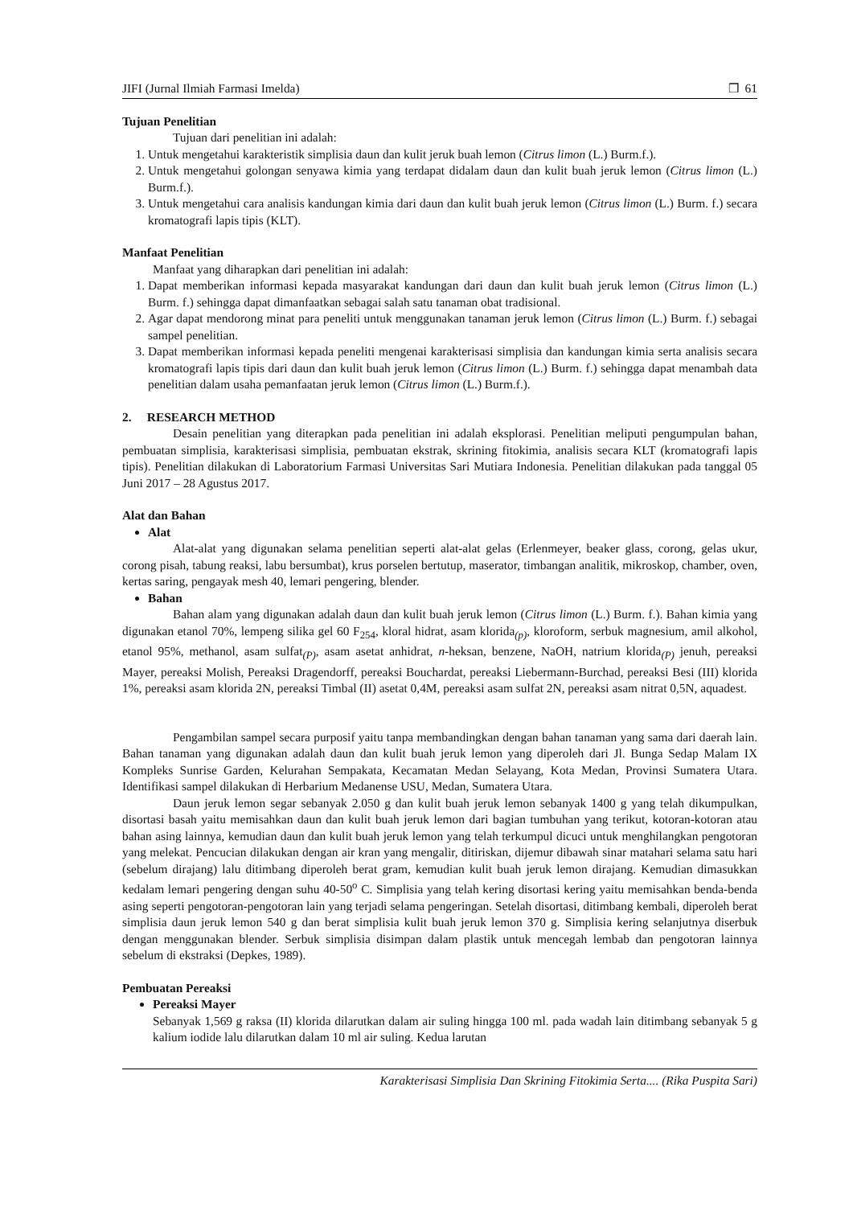JIFI (Jurnal Ilmiah Farmasi Imelda) ❒ 61
Tujuan Penelitian
Tujuan dari penelitian ini adalah:
1. Untuk mengetahui karakteristik simplisia daun dan kulit jeruk buah lemon (Citrus limon (L.) Burm.f.).
2. Untuk mengetahui golongan senyawa kimia yang terdapat didalam daun dan kulit buah jeruk lemon (Citrus limon (L.) Burm.f.).
3. Untuk mengetahui cara analisis kandungan kimia dari daun dan kulit buah jeruk lemon (Citrus limon (L.) Burm. f.) secara kromatografi lapis tipis (KLT).
Manfaat Penelitian
Manfaat yang diharapkan dari penelitian ini adalah:
1. Dapat memberikan informasi kepada masyarakat kandungan dari daun dan kulit buah jeruk lemon (Citrus limon (L.) Burm. f.) sehingga dapat dimanfaatkan sebagai salah satu tanaman obat tradisional.
2. Agar dapat mendorong minat para peneliti untuk menggunakan tanaman jeruk lemon (Citrus limon (L.) Burm. f.) sebagai sampel penelitian.
3. Dapat memberikan informasi kepada peneliti mengenai karakterisasi simplisia dan kandungan kimia serta analisis secara kromatografi lapis tipis dari daun dan kulit buah jeruk lemon (Citrus limon (L.) Burm. f.) sehingga dapat menambah data penelitian dalam usaha pemanfaatan jeruk lemon (Citrus limon (L.) Burm.f.).
2. RESEARCH METHOD
Desain penelitian yang diterapkan pada penelitian ini adalah eksplorasi. Penelitian meliputi pengumpulan bahan, pembuatan simplisia, karakterisasi simplisia, pembuatan ekstrak, skrining fitokimia, analisis secara KLT (kromatografi lapis tipis). Penelitian dilakukan di Laboratorium Farmasi Universitas Sari Mutiara Indonesia. Penelitian dilakukan pada tanggal 05 Juni 2017 – 28 Agustus 2017.
Alat dan Bahan
Alat
Alat-alat yang digunakan selama penelitian seperti alat-alat gelas (Erlenmeyer, beaker glass, corong, gelas ukur, corong pisah, tabung reaksi, labu bersumbat), krus porselen bertutup, maserator, timbangan analitik, mikroskop, chamber, oven, kertas saring, pengayak mesh 40, lemari pengering, blender.
Bahan
Bahan alam yang digunakan adalah daun dan kulit buah jeruk lemon (Citrus limon (L.) Burm. f.). Bahan kimia yang digunakan etanol 70%, lempeng silika gel 60 F<sub>254</sub>, kloral hidrat, asam klorida<sub>(p)</sub>, kloroform, serbuk magnesium, amil alkohol, etanol 95%, methanol, asam sulfat<sub>(P)</sub>, asam asetat anhidrat, n-heksan, benzene, NaOH, natrium klorida<sub>(P)</sub> jenuh, pereaksi Mayer, pereaksi Molish, Pereaksi Dragendorff, pereaksi Bouchardat, pereaksi Liebermann-Burchad, pereaksi Besi (III) klorida 1%, pereaksi asam klorida 2N, pereaksi Timbal (II) asetat 0,4M, pereaksi asam sulfat 2N, pereaksi asam nitrat 0,5N, aquadest.
Pengambilan sampel secara purposif yaitu tanpa membandingkan dengan bahan tanaman yang sama dari daerah lain. Bahan tanaman yang digunakan adalah daun dan kulit buah jeruk lemon yang diperoleh dari Jl. Bunga Sedap Malam IX Kompleks Sunrise Garden, Kelurahan Sempakata, Kecamatan Medan Selayang, Kota Medan, Provinsi Sumatera Utara. Identifikasi sampel dilakukan di Herbarium Medanense USU, Medan, Sumatera Utara.
Daun jeruk lemon segar sebanyak 2.050 g dan kulit buah jeruk lemon sebanyak 1400 g yang telah dikumpulkan, disortasi basah yaitu memisahkan daun dan kulit buah jeruk lemon dari bagian tumbuhan yang terikut, kotoran-kotoran atau bahan asing lainnya, kemudian daun dan kulit buah jeruk lemon yang telah terkumpul dicuci untuk menghilangkan pengotoran yang melekat. Pencucian dilakukan dengan air kran yang mengalir, ditiriskan, dijemur dibawah sinar matahari selama satu hari (sebelum dirajang) lalu ditimbang diperoleh berat gram, kemudian kulit buah jeruk lemon dirajang. Kemudian dimasukkan kedalam lemari pengering dengan suhu 40-50<sup>o</sup> C. Simplisia yang telah kering disortasi kering yaitu memisahkan benda-benda asing seperti pengotoran-pengotoran lain yang terjadi selama pengeringan. Setelah disortasi, ditimbang kembali, diperoleh berat simplisia daun jeruk lemon 540 g dan berat simplisia kulit buah jeruk lemon 370 g. Simplisia kering selanjutnya diserbuk dengan menggunakan blender. Serbuk simplisia disimpan dalam plastik untuk mencegah lembab dan pengotoran lainnya sebelum di ekstraksi (Depkes, 1989).
Pembuatan Pereaksi
Pereaksi Mayer
Sebanyak 1,569 g raksa (II) klorida dilarutkan dalam air suling hingga 100 ml. pada wadah lain ditimbang sebanyak 5 g kalium iodide lalu dilarutkan dalam 10 ml air suling. Kedua larutan
Karakterisasi Simplisia Dan Skrining Fitokimia Serta.... (Rika Puspita Sari)